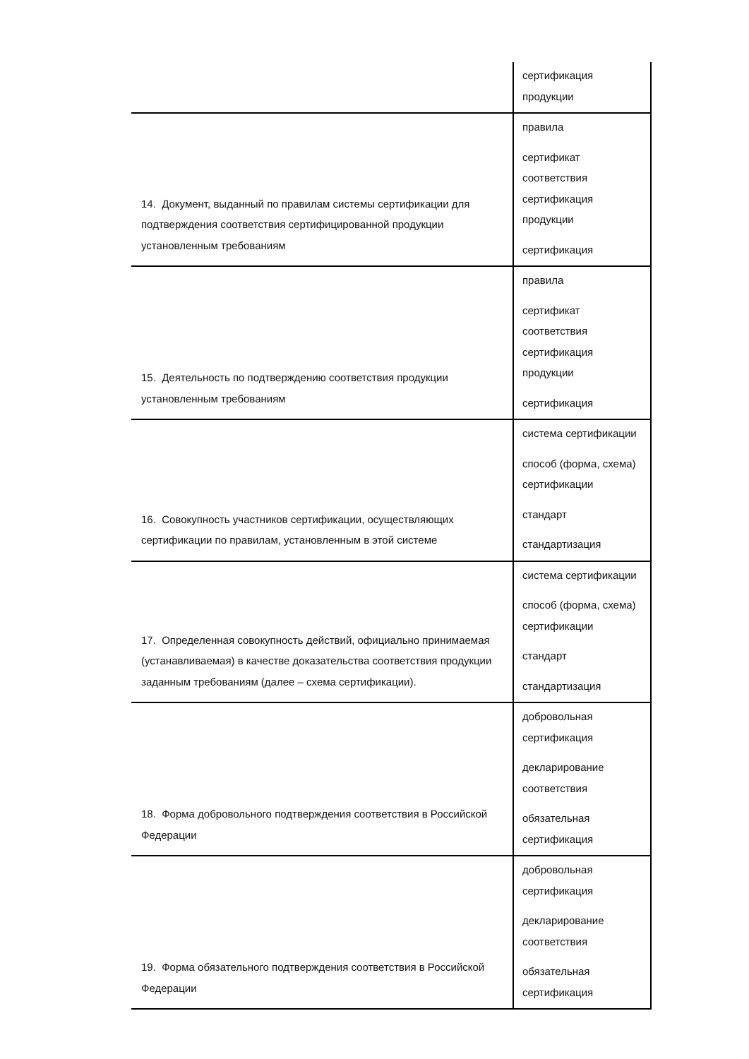| | сертификация продукции |
| 14. Документ, выданный по правилам системы сертификации для подтверждения соответствия сертифицированной продукции установленным требованиям | правила сертификат соответствия сертификация продукции сертификация |
| 15. Деятельность по подтверждению соответствия продукции установленным требованиям | правила сертификат соответствия сертификация продукции сертификация |
| 16. Совокупность участников сертификации, осуществляющих сертификации по правилам, установленным в этой системе | система сертификации способ (форма, схема) сертификации стандарт стандартизация |
| 17. Определенная совокупность действий, официально принимаемая (устанавливаемая) в качестве доказательства соответствия продукции заданным требованиям (далее – схема сертификации). | система сертификации способ (форма, схема) сертификации стандарт стандартизация |
| 18. Форма добровольного подтверждения соответствия в Российской Федерации | добровольная сертификация декларирование соответствия обязательная сертификация |
| 19. Форма обязательного подтверждения соответствия в Российской Федерации | добровольная сертификация декларирование соответствия обязательная сертификация |